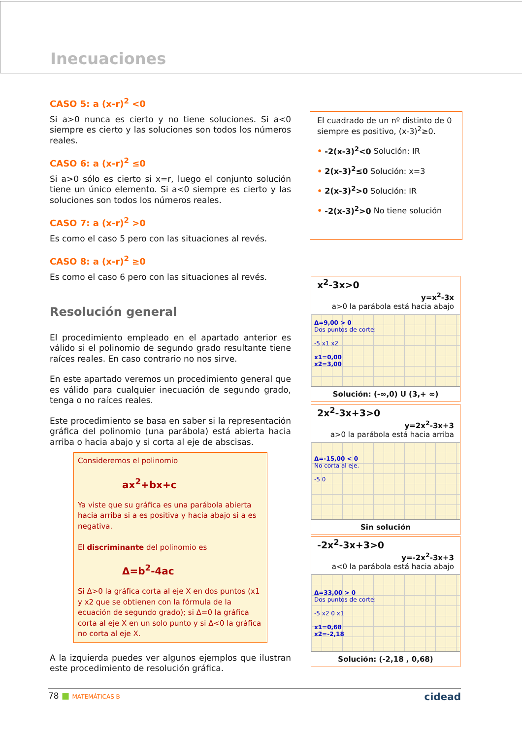Inecuaciones
CASO 5: a (x-r)<sup>2</sup> <0
Si a>0 nunca es cierto y no tiene soluciones. Si a<0 siempre es cierto y las soluciones son todos los números reales.
CASO 6: a (x-r)<sup>2</sup> ≤0
Si a>0 sólo es cierto si x=r, luego el conjunto solución tiene un único elemento. Si a<0 siempre es cierto y las soluciones son todos los números reales.
CASO 7: a (x-r)<sup>2</sup> >0
Es como el caso 5 pero con las situaciones al revés.
CASO 8: a (x-r)<sup>2</sup> ≥0
Es como el caso 6 pero con las situaciones al revés.
Resolución general
El procedimiento empleado en el apartado anterior es válido si el polinomio de segundo grado resultante tiene raíces reales. En caso contrario no nos sirve.
En este apartado veremos un procedimiento general que es válido para cualquier inecuación de segundo grado, tenga o no raíces reales.
Este procedimiento se basa en saber si la representación gráfica del polinomio (una parábola) está abierta hacia arriba o hacia abajo y si corta al eje de abscisas.
Consideremos el polinomio
ax<sup>2</sup>+bx+c
Ya viste que su gráfica es una parábola abierta hacia arriba si a es positiva y hacia abajo si a es negativa.
El discriminante del polinomio es
Δ=b<sup>2</sup>-4ac
Si Δ>0 la gráfica corta al eje X en dos puntos (x1 y x2 que se obtienen con la fórmula de la ecuación de segundo grado); si Δ=0 la gráfica corta al eje X en un solo punto y si Δ<0 la gráfica no corta al eje X.
A la izquierda puedes ver algunos ejemplos que ilustran este procedimiento de resolución gráfica.
El cuadrado de un nº distinto de 0 siempre es positivo, (x-3)<sup>2</sup>≥0.
• -2(x-3)<sup>2</sup><0 Solución: IR
• 2(x-3)<sup>2</sup>≤0 Solución: x=3
• 2(x-3)<sup>2</sup>>0 Solución: IR
• -2(x-3)<sup>2</sup>>0 No tiene solución
x<sup>2</sup>-3x>0
y=x<sup>2</sup>-3x
a>0 la parábola está hacia abajo
Δ=9,00 > 0
Dos puntos de corte:
-5 x1 x2
x1=0,00
x2=3,00
Solución: (-∞,0) U (3,+ ∞)
2x<sup>2</sup>-3x+3>0
y=2x<sup>2</sup>-3x+3
a>0 la parábola está hacia arriba
Δ=-15,00 < 0
No corta al eje.
-5 0
Sin solución
-2x<sup>2</sup>-3x+3>0
y=-2x<sup>2</sup>-3x+3
a<0 la parábola está hacia abajo
Δ=33,00 > 0
Dos puntos de corte:
-5 x2 0 x1
x1=0,68
x2=-2,18
Solución: (-2,18 , 0,68)
78 ■ MATEMÁTICAS B cidead